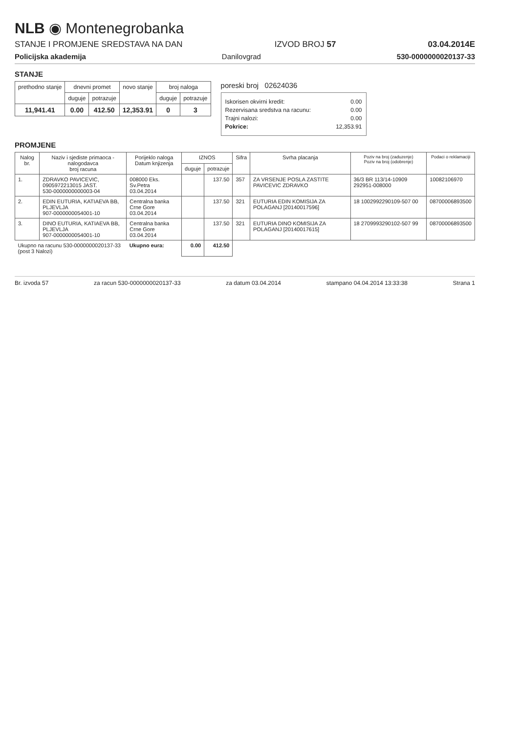NLB ◉ Montenegrobanka
STANJE I PROMJENE SREDSTAVA NA DAN IZVOD BROJ 57 03.04.2014E
Policijska akademija Danilovgrad 530-0000000020137-33
STANJE
| prethodno stanje | dnevni promet | | novo stanje | broj naloga | |
| --- | --- | --- | --- | --- | --- |
| | duguje | potrazuje | | duguje | potrazuje |
| 11,941.41 | 0.00 | 412.50 | 12,353.91 | 0 | 3 |
poreski broj 02624036
Iskorisen okvirni kredit: 0.00
Rezervisana sredstva na racunu: 0.00
Trajni nalozi: 0.00
Pokrice: 12,353.91
PROMJENE
| Nalog br. | Naziv i sjediste primaoca - nalogodavca broj racuna | Porijeklo naloga Datum knjizenja | IZNOS | | Sifra | Svrha placanja | Poziv na broj (zaduzenje) Poziv na broj (odobrenje) | Podaci o reklamaciji |
| --- | --- | --- | --- | --- | --- | --- | --- | --- |
| | | | duguje | potrazuje | | | | |
| 1. | ZDRAVKO PAVICEVIC, 0905972213015 JAST. 530-0000000000003-04 | 008000 Eks. Sv.Petra 03.04.2014 | | 137.50 | 357 | ZA VRSENJE POSLA ZASTITE PAVICEVIC ZDRAVKO | 36/3 BR 113/14-10909 292951-008000 | 10082106970 |
| 2. | EDIN EUTURIA, KATIAEVA BB, PLJEVLJA 907-0000000054001-10 | Centralna banka Crne Gore 03.04.2014 | | 137.50 | 321 | EUTURIA EDIN KOMISIJA ZA POLAGANJ [20140017596] | 18 1002992290109-507 00 | 08700006893500 |
| 3. | DINO EUTURIA, KATIAEVA BB, PLJEVLJA 907-0000000054001-10 | Centralna banka Crne Gore 03.04.2014 | | 137.50 | 321 | EUTURIA DINO KOMISIJA ZA POLAGANJ [20140017615] | 18 2709993290102-507 99 | 08700006893500 |
| Ukupno na racunu 530-0000000020137-33 (post 3 Nalozi) | | Ukupno eura: | 0.00 | 412.50 | | | | |
Br. izvoda 57 za racun 530-0000000020137-33 za datum 03.04.2014 stampano 04.04.2014 13:33:38 Strana 1